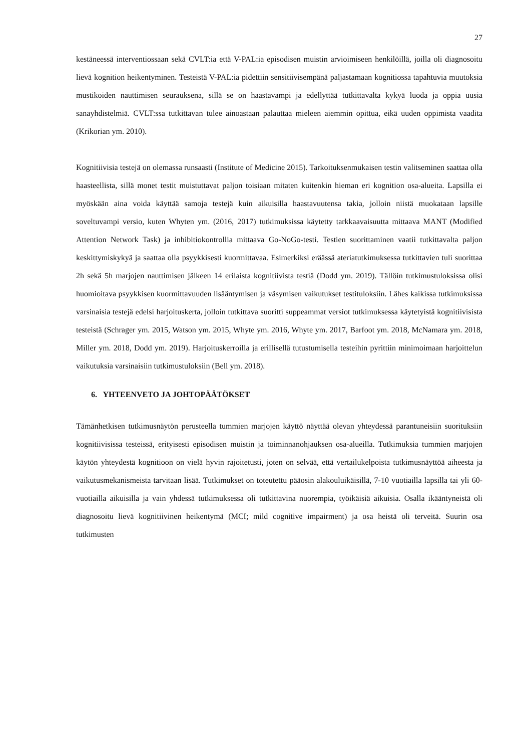27
kestäneessä interventiossaan sekä CVLT:ia että V-PAL:ia episodisen muistin arvioimiseen henkilöillä, joilla oli diagnosoitu lievä kognition heikentyminen. Testeistä V-PAL:ia pidettiin sensitiivisempänä paljastamaan kognitiossa tapahtuvia muutoksia mustikoiden nauttimisen seurauksena, sillä se on haastavampi ja edellyttää tutkittavalta kykyä luoda ja oppia uusia sanayhdistelmiä. CVLT:ssa tutkittavan tulee ainoastaan palauttaa mieleen aiemmin opittua, eikä uuden oppimista vaadita (Krikorian ym. 2010).
Kognitiivisia testejä on olemassa runsaasti (Institute of Medicine 2015). Tarkoituksenmukaisen testin valitseminen saattaa olla haasteellista, sillä monet testit muistuttavat paljon toisiaan mitaten kuitenkin hieman eri kognition osa-alueita. Lapsilla ei myöskään aina voida käyttää samoja testejä kuin aikuisilla haastavuutensa takia, jolloin niistä muokataan lapsille soveltuvampi versio, kuten Whyten ym. (2016, 2017) tutkimuksissa käytetty tarkkaavaisuutta mittaava MANT (Modified Attention Network Task) ja inhibitiokontrollia mittaava Go-NoGo-testi. Testien suorittaminen vaatii tutkittavalta paljon keskittymiskykyä ja saattaa olla psyykkisesti kuormittavaa. Esimerkiksi eräässä ateriatutkimuksessa tutkittavien tuli suorittaa 2h sekä 5h marjojen nauttimisen jälkeen 14 erilaista kognitiivista testiä (Dodd ym. 2019). Tällöin tutkimustuloksissa olisi huomioitava psyykkisen kuormittavuuden lisääntymisen ja väsymisen vaikutukset testituloksiin. Lähes kaikissa tutkimuksissa varsinaisia testejä edelsi harjoituskerta, jolloin tutkittava suoritti suppeammat versiot tutkimuksessa käytetyistä kognitiivisista testeistä (Schrager ym. 2015, Watson ym. 2015, Whyte ym. 2016, Whyte ym. 2017, Barfoot ym. 2018, McNamara ym. 2018, Miller ym. 2018, Dodd ym. 2019). Harjoituskerroilla ja erillisellä tutustumisella testeihin pyrittiin minimoimaan harjoittelun vaikutuksia varsinaisiin tutkimustuloksiin (Bell ym. 2018).
6. YHTEENVETO JA JOHTOPÄÄTÖKSET
Tämänhetkisen tutkimusnäytön perusteella tummien marjojen käyttö näyttää olevan yhteydessä parantuneisiin suorituksiin kognitiivisissa testeissä, erityisesti episodisen muistin ja toiminnanohjauksen osa-alueilla. Tutkimuksia tummien marjojen käytön yhteydestä kognitioon on vielä hyvin rajoitetusti, joten on selvää, että vertailukelpoista tutkimusnäyttöä aiheesta ja vaikutusmekanismeista tarvitaan lisää. Tutkimukset on toteutettu pääosin alakouluikäisillä, 7-10 vuotiailla lapsilla tai yli 60-vuotiailla aikuisilla ja vain yhdessä tutkimuksessa oli tutkittavina nuorempia, työikäisiä aikuisia. Osalla ikääntyneistä oli diagnosoitu lievä kognitiivinen heikentymä (MCI; mild cognitive impairment) ja osa heistä oli terveitä. Suurin osa tutkimusten